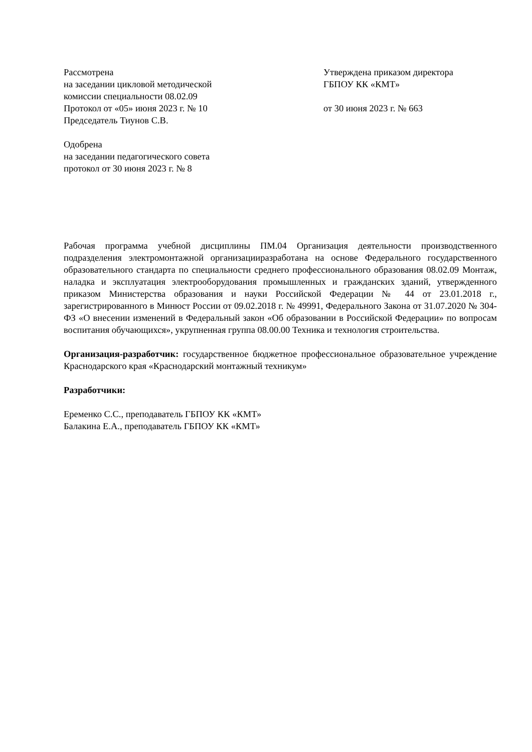Рассмотрена
на заседании цикловой методической
комиссии специальности 08.02.09
Протокол от «05» июня 2023 г. № 10
Председатель Тиунов С.В.
Одобрена
на заседании педагогического совета
протокол от 30 июня 2023 г. № 8
Утверждена приказом директора
ГБПОУ КК «КМТ»
от 30 июня 2023 г. № 663
Рабочая программа учебной дисциплины ПМ.04 Организация деятельности производственного подразделения электромонтажной организацииразработана на основе Федерального государственного образовательного стандарта по специальности среднего профессионального образования 08.02.09 Монтаж, наладка и эксплуатация электрооборудования промышленных и гражданских зданий, утвержденного приказом Министерства образования и науки Российской Федерации № 44 от 23.01.2018 г., зарегистрированного в Минюст России от 09.02.2018 г. № 49991, Федерального Закона от 31.07.2020 № 304-ФЗ «О внесении изменений в Федеральный закон «Об образовании в Российской Федерации» по вопросам воспитания обучающихся», укрупненная группа 08.00.00 Техника и технология строительства.
Организация-разработчик: государственное бюджетное профессиональное образовательное учреждение Краснодарского края «Краснодарский монтажный техникум»
Разработчики:
Еременко С.С., преподаватель ГБПОУ КК «КМТ»
Балакина Е.А., преподаватель ГБПОУ КК «КМТ»